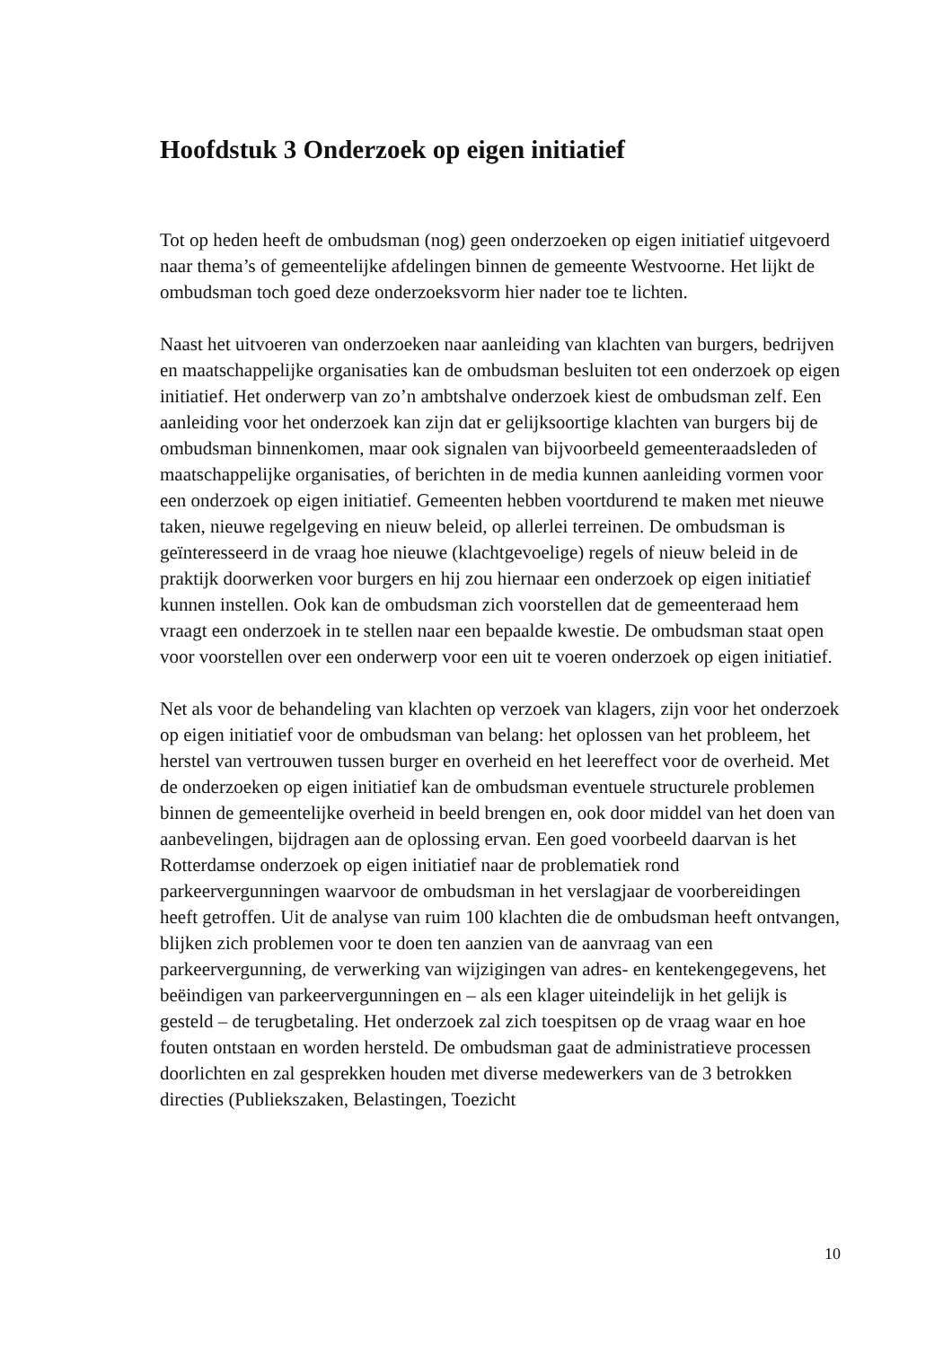Hoofdstuk 3 Onderzoek op eigen initiatief
Tot op heden heeft de ombudsman (nog) geen onderzoeken op eigen initiatief uitgevoerd naar thema’s of gemeentelijke afdelingen binnen de gemeente Westvoorne. Het lijkt de ombudsman toch goed deze onderzoeksvorm hier nader toe te lichten.
Naast het uitvoeren van onderzoeken naar aanleiding van klachten van burgers, bedrijven en maatschappelijke organisaties kan de ombudsman besluiten tot een onderzoek op eigen initiatief. Het onderwerp van zo’n ambtshalve onderzoek kiest de ombudsman zelf. Een aanleiding voor het onderzoek kan zijn dat er gelijksoortige klachten van burgers bij de ombudsman binnenkomen, maar ook signalen van bijvoorbeeld gemeenteraadsleden of maatschappelijke organisaties, of berichten in de media kunnen aanleiding vormen voor een onderzoek op eigen initiatief. Gemeenten hebben voortdurend te maken met nieuwe taken, nieuwe regelgeving en nieuw beleid, op allerlei terreinen. De ombudsman is geïnteresseerd in de vraag hoe nieuwe (klachtgevoelige) regels of nieuw beleid in de praktijk doorwerken voor burgers en hij zou hiernaar een onderzoek op eigen initiatief kunnen instellen. Ook kan de ombudsman zich voorstellen dat de gemeenteraad hem vraagt een onderzoek in te stellen naar een bepaalde kwestie. De ombudsman staat open voor voorstellen over een onderwerp voor een uit te voeren onderzoek op eigen initiatief.
Net als voor de behandeling van klachten op verzoek van klagers, zijn voor het onderzoek op eigen initiatief voor de ombudsman van belang: het oplossen van het probleem, het herstel van vertrouwen tussen burger en overheid en het leereffect voor de overheid. Met de onderzoeken op eigen initiatief kan de ombudsman eventuele structurele problemen binnen de gemeentelijke overheid in beeld brengen en, ook door middel van het doen van aanbevelingen, bijdragen aan de oplossing ervan. Een goed voorbeeld daarvan is het Rotterdamse onderzoek op eigen initiatief naar de problematiek rond parkeervergunningen waarvoor de ombudsman in het verslagjaar de voorbereidingen heeft getroffen. Uit de analyse van ruim 100 klachten die de ombudsman heeft ontvangen, blijken zich problemen voor te doen ten aanzien van de aanvraag van een parkeervergunning, de verwerking van wijzigingen van adres- en kentekengegevens, het beëindigen van parkeervergunningen en – als een klager uiteindelijk in het gelijk is gesteld – de terugbetaling. Het onderzoek zal zich toespitsen op de vraag waar en hoe fouten ontstaan en worden hersteld. De ombudsman gaat de administratieve processen doorlichten en zal gesprekken houden met diverse medewerkers van de 3 betrokken directies (Publiekszaken, Belastingen, Toezicht
10